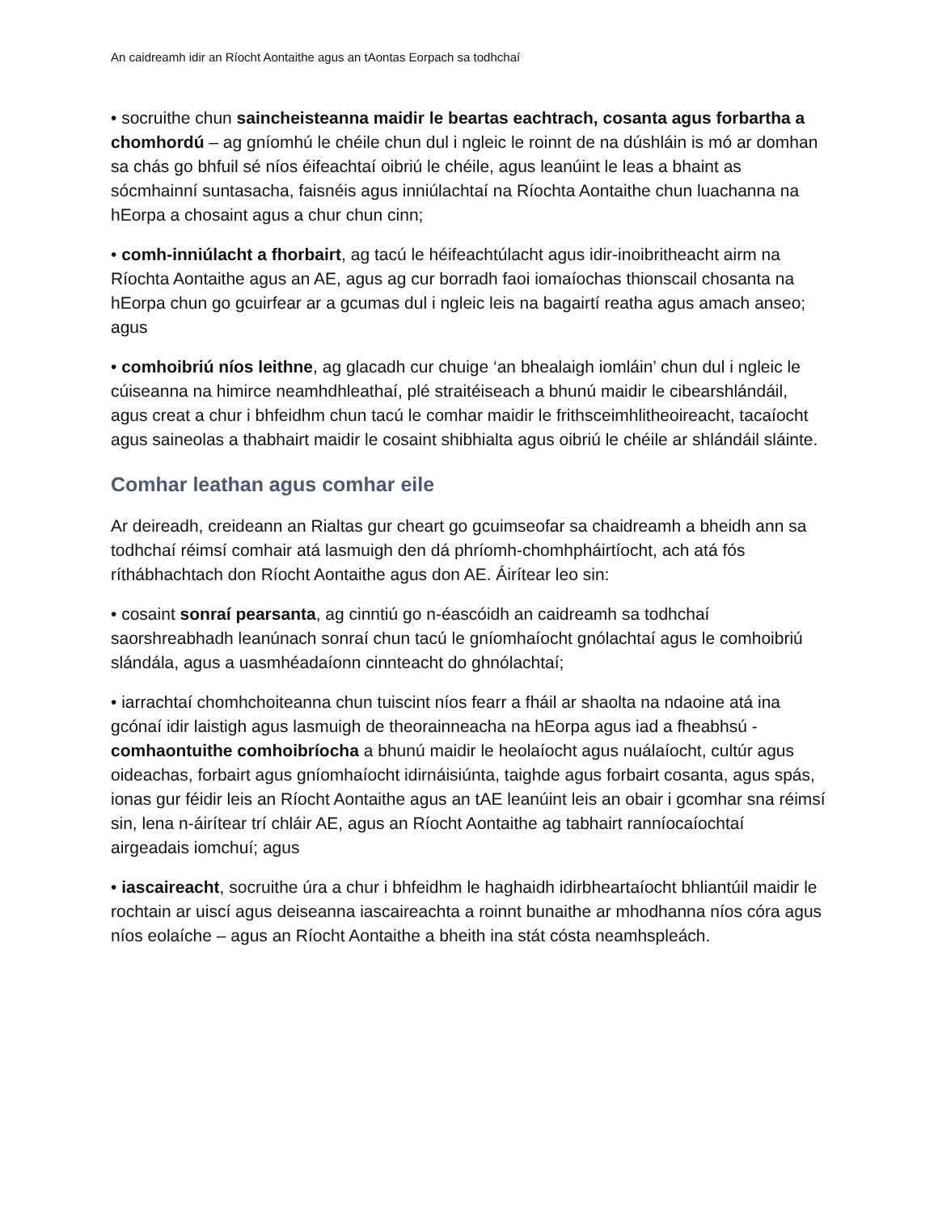An caidreamh idir an Ríocht Aontaithe agus an tAontas Eorpach sa todhchaí
• socruithe chun saincheisteanna maidir le beartas eachtrach, cosanta agus forbartha a chomhordú – ag gníomhú le chéile chun dul i ngleic le roinnt de na dúshláin is mó ar domhan sa chás go bhfuil sé níos éifeachtaí oibriú le chéile, agus leanúint le leas a bhaint as sócmhainní suntasacha, faisnéis agus inniúlachtaí na Ríochta Aontaithe chun luachanna na hEorpa a chosaint agus a chur chun cinn;
• comh-inniúlacht a fhorbairt, ag tacú le héifeachtúlacht agus idir-inoibritheacht airm na Ríochta Aontaithe agus an AE, agus ag cur borradh faoi iomaíochas thionscail chosanta na hEorpa chun go gcuirfear ar a gcumas dul i ngleic leis na bagairtí reatha agus amach anseo; agus
• comhoibriú níos leithne, ag glacadh cur chuige ‘an bhealaigh iomláin’ chun dul i ngleic le cúiseanna na himirce neamhdhleathaí, plé straitéiseach a bhunú maidir le cibearshlándáil, agus creat a chur i bhfeidhm chun tacú le comhar maidir le frithsceimhlitheoireacht, tacaíocht agus saineolas a thabhairt maidir le cosaint shibhialta agus oibriú le chéile ar shlándáil sláinte.
Comhar leathan agus comhar eile
Ar deireadh, creideann an Rialtas gur cheart go gcuimseofar sa chaidreamh a bheidh ann sa todhchaí réimsí comhair atá lasmuigh den dá phríomh-chomhpháirtíocht, ach atá fós ríthábhachtach don Ríocht Aontaithe agus don AE. Áirítear leo sin:
• cosaint sonraí pearsanta, ag cinntiú go n-éascóidh an caidreamh sa todhchaí saorshreabhadh leanúnach sonraí chun tacú le gníomhaíocht gnólachtaí agus le comhoibriú slándála, agus a uasmhéadaíonn cinnteacht do ghnólachtaí;
• iarrachtaí chomhchoiteanna chun tuiscint níos fearr a fháil ar shaolta na ndaoine atá ina gcónaí idir laistigh agus lasmuigh de theorainneacha na hEorpa agus iad a fheabhsú - comhaontuithe comhoibríocha a bhunú maidir le heolaíocht agus nuálaíocht, cultúr agus oideachas, forbairt agus gníomhaíocht idirnáisiúnta, taighde agus forbairt cosanta, agus spás, ionas gur féidir leis an Ríocht Aontaithe agus an tAE leanúint leis an obair i gcomhar sna réimsí sin, lena n-áirítear trí chláir AE, agus an Ríocht Aontaithe ag tabhairt ranníocaíochtaí airgeadais iomchuí; agus
• iascaireacht, socruithe úra a chur i bhfeidhm le haghaidh idirbheartaíocht bhliantúil maidir le rochtain ar uiscí agus deiseanna iascaireachta a roinnt bunaithe ar mhodhanna níos córa agus níos eolaíche – agus an Ríocht Aontaithe a bheith ina stát cósta neamhspleách.